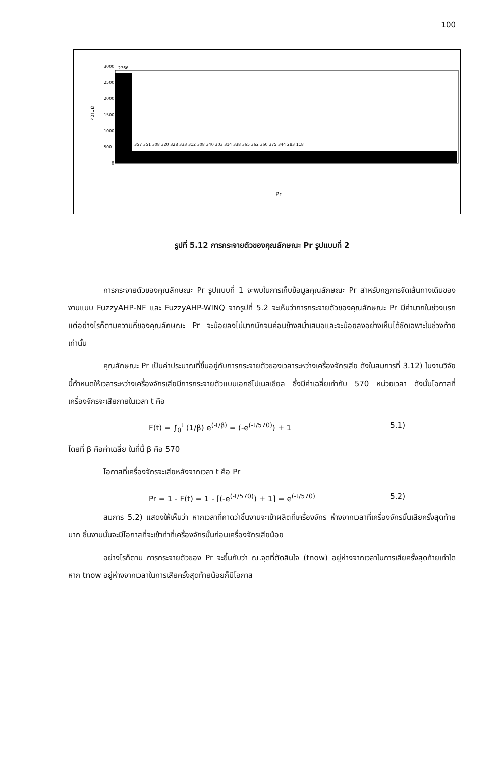100
3000
2500
2000
1500
1000
500
0
ความถี่
2766
357 351 308 320 328 333 312 308 340 303 314 338 365 362 360 375 344 283 118
Pr
รูปที่ 5.12 การกระจายตัวของคุณลักษณะ Pr รูปแบบที่ 2
การกระจายตัวของคุณลักษณะ Pr รูปแบบที่ 1 จะพบในการเก็บข้อมูลคุณลักษณะ Pr สำหรับกฎการจัดเส้นทางเดินของงานแบบ FuzzyAHP-NF และ FuzzyAHP-WINQ จากรูปที่ 5.2 จะเห็นว่าการกระจายตัวของคุณลักษณะ Pr มีค่ามากในช่วงแรก แต่อย่างไรก็ตามความถี่ของคุณลักษณะ Pr จะน้อยลงไม่มากนักจนค่อนข้างสม่ำเสมอและจะน้อยลงอย่างเห็นได้ชัดเฉพาะในช่วงท้ายเท่านั้น
คุณลักษณะ Pr เป็นค่าประมาณที่ขึ้นอยู่กับการกระจายตัวของเวลาระหว่างเครื่องจักรเสีย ดังในสมการที่ 3.12) ในงานวิจัยนี้กำหนดให้เวลาระหว่างเครื่องจักรเสียมีการกระจายตัวแบบเอกซ์โปเนลเชียล ซึ่งมีค่าเฉลี่ยเท่ากับ 570 หน่วยเวลา ดังนั้นโอกาสที่เครื่องจักรจะเสียภายในเวลา t คือ
F(t) = ∫<sub>0</sub><sup>t</sup> (1/β) e<sup>(-t/β)</sup> = (-e<sup>(-t/570)</sup>) + 1 5.1)
โดยที่ β คือค่าเฉลี่ย ในที่นี้ β คือ 570
โอกาสที่เครื่องจักรจะเสียหลังจากเวลา t คือ Pr
Pr = 1 - F(t) = 1 - [(-e<sup>(-t/570)</sup>) + 1] = e<sup>(-t/570)</sup> 5.2)
สมการ 5.2) แสดงให้เห็นว่า หากเวลาที่คาดว่าชิ้นงานจะเข้าผลิตที่เครื่องจักร ห่างจากเวลาที่เครื่องจักรนั้นเสียครั้งสุดท้ายมาก ชิ้นงานนั้นจะมีโอกาสที่จะเข้าทำที่เครื่องจักรนั้นก่อนเครื่องจักรเสียน้อย
อย่างไรก็ตาม การกระจายตัวของ Pr จะขึ้นกับว่า ณ.จุดที่ตัดสินใจ (tnow) อยู่ห่างจากเวลาในการเสียครั้งสุดท้ายเท่าใด หาก tnow อยู่ห่างจากเวลาในการเสียครั้งสุดท้ายน้อยก็มีโอกาส